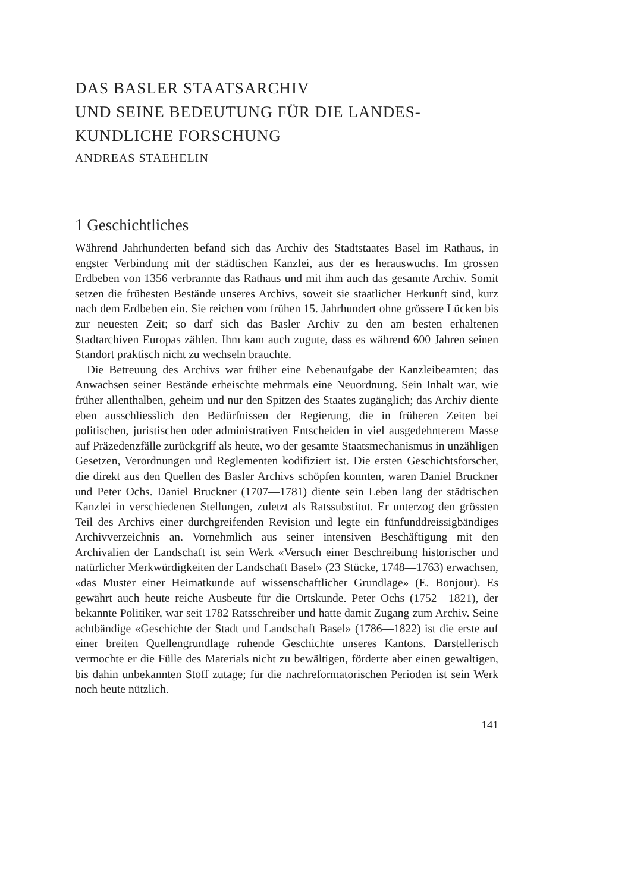DAS BASLER STAATSARCHIV
UND SEINE BEDEUTUNG FÜR DIE LANDES-
KUNDLICHE FORSCHUNG
ANDREAS STAEHELIN
1 Geschichtliches
Während Jahrhunderten befand sich das Archiv des Stadtstaates Basel im Rathaus, in engster Verbindung mit der städtischen Kanzlei, aus der es herauswuchs. Im grossen Erdbeben von 1356 verbrannte das Rathaus und mit ihm auch das gesamte Archiv. Somit setzen die frühesten Bestände unseres Archivs, soweit sie staatlicher Herkunft sind, kurz nach dem Erdbeben ein. Sie reichen vom frühen 15. Jahrhundert ohne grössere Lücken bis zur neuesten Zeit; so darf sich das Basler Archiv zu den am besten erhaltenen Stadtarchiven Europas zählen. Ihm kam auch zugute, dass es während 600 Jahren seinen Standort praktisch nicht zu wechseln brauchte.
Die Betreuung des Archivs war früher eine Nebenaufgabe der Kanzleibeamten; das Anwachsen seiner Bestände erheischte mehrmals eine Neuordnung. Sein Inhalt war, wie früher allenthalben, geheim und nur den Spitzen des Staates zugänglich; das Archiv diente eben ausschliesslich den Bedürfnissen der Regierung, die in früheren Zeiten bei politischen, juristischen oder administrativen Entscheiden in viel ausgedehnterem Masse auf Präzedenzfälle zurückgriff als heute, wo der gesamte Staatsmechanismus in unzähligen Gesetzen, Verordnungen und Reglementen kodifiziert ist. Die ersten Geschichtsforscher, die direkt aus den Quellen des Basler Archivs schöpfen konnten, waren Daniel Bruckner und Peter Ochs. Daniel Bruckner (1707—1781) diente sein Leben lang der städtischen Kanzlei in verschiedenen Stellungen, zuletzt als Ratssubstitut. Er unterzog den grössten Teil des Archivs einer durchgreifenden Revision und legte ein fünfunddreissigbändiges Archivverzeichnis an. Vornehmlich aus seiner intensiven Beschäftigung mit den Archivalien der Landschaft ist sein Werk «Versuch einer Beschreibung historischer und natürlicher Merkwürdigkeiten der Landschaft Basel» (23 Stücke, 1748—1763) erwachsen, «das Muster einer Heimatkunde auf wissenschaftlicher Grundlage» (E. Bonjour). Es gewährt auch heute reiche Ausbeute für die Ortskunde. Peter Ochs (1752—1821), der bekannte Politiker, war seit 1782 Ratsschreiber und hatte damit Zugang zum Archiv. Seine achtbändige «Geschichte der Stadt und Landschaft Basel» (1786—1822) ist die erste auf einer breiten Quellengrundlage ruhende Geschichte unseres Kantons. Darstellerisch vermochte er die Fülle des Materials nicht zu bewältigen, förderte aber einen gewaltigen, bis dahin unbekannten Stoff zutage; für die nachreformatorischen Perioden ist sein Werk noch heute nützlich.
141